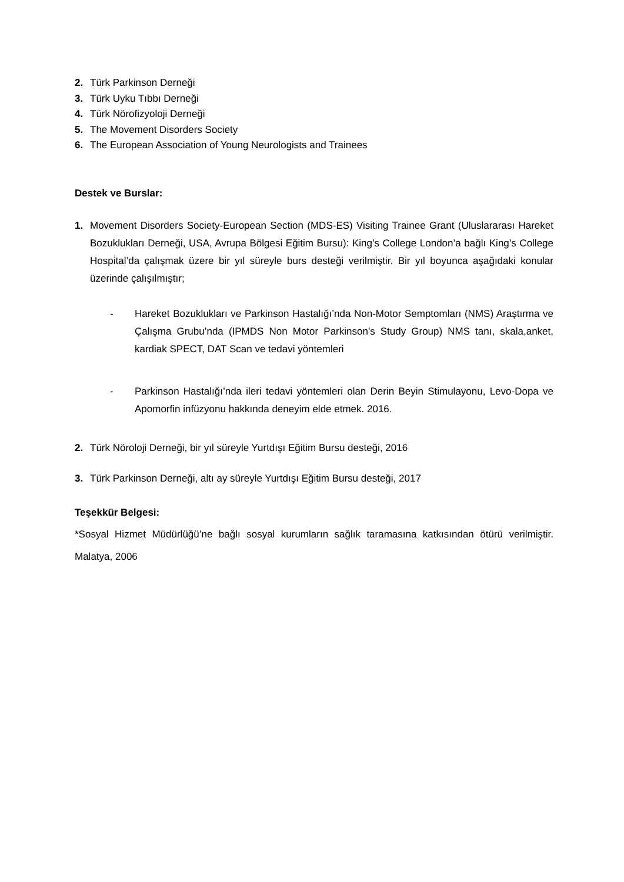2. Türk Parkinson Derneği
3. Türk Uyku Tıbbı Derneği
4. Türk Nörofizyoloji Derneği
5. The Movement Disorders Society
6. The European Association of Young Neurologists and Trainees
Destek ve Burslar:
1. Movement Disorders Society-European Section (MDS-ES) Visiting Trainee Grant (Uluslararası Hareket Bozuklukları Derneği, USA, Avrupa Bölgesi Eğitim Bursu): King’s College London’a bağlı King’s College Hospital’da çalışmak üzere bir yıl süreyle burs desteği verilmiştir. Bir yıl boyunca aşağıdaki konular üzerinde çalışılmıştır;
- Hareket Bozuklukları ve Parkinson Hastalığı’nda Non-Motor Semptomları (NMS) Araştırma ve Çalışma Grubu’nda (IPMDS Non Motor Parkinson's Study Group) NMS tanı, skala,anket, kardiak SPECT, DAT Scan ve tedavi yöntemleri
- Parkinson Hastalığı’nda ileri tedavi yöntemleri olan Derin Beyin Stimulayonu, Levo-Dopa ve Apomorfin infüzyonu hakkında deneyim elde etmek. 2016.
2. Türk Nöroloji Derneği, bir yıl süreyle Yurtdışı Eğitim Bursu desteği, 2016
3. Türk Parkinson Derneği, altı ay süreyle Yurtdışı Eğitim Bursu desteği, 2017
Teşekkür Belgesi:
*Sosyal Hizmet Müdürlüğü’ne bağlı sosyal kurumların sağlık taramasına katkısından ötürü verilmiştir. Malatya, 2006